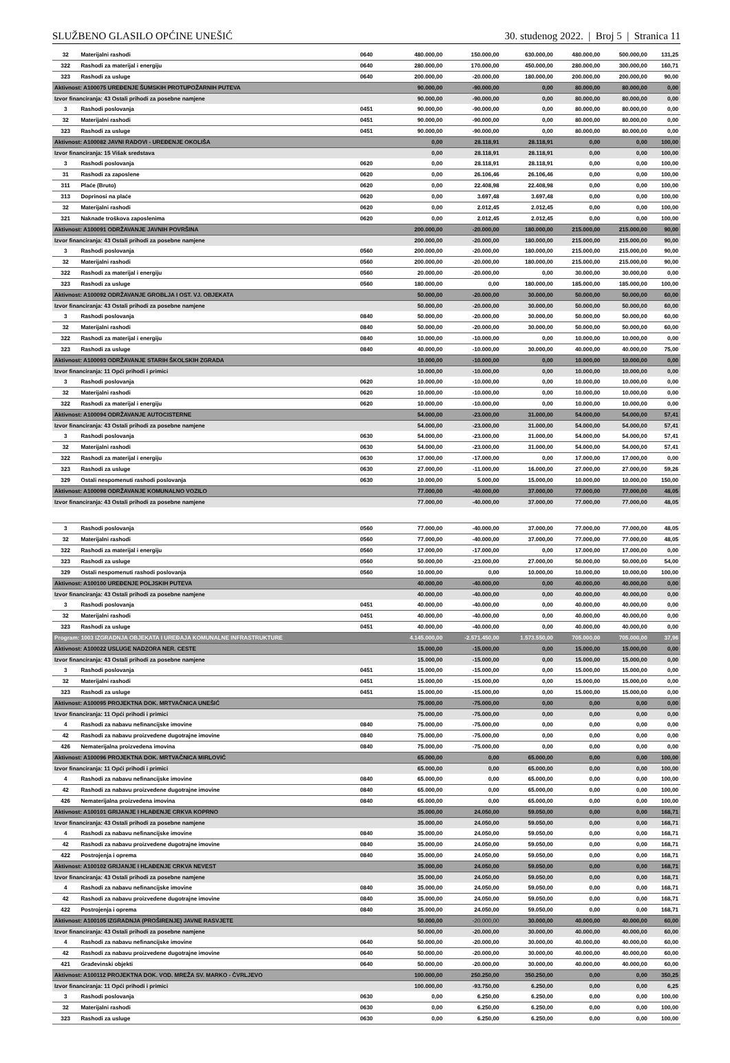SLUŽBENO GLASILO OPĆINE UNEŠIĆ 30. studenog 2022. | Broj 5 | Stranica 11
| 32 | Materijalni rashodi | 0640 | 480.000,00 | 150.000,00 | 630.000,00 | 480.000,00 | 500.000,00 | 131,25 |
| 322 | Rashodi za materijal i energiju | 0640 | 280.000,00 | 170.000,00 | 450.000,00 | 280.000,00 | 300.000,00 | 160,71 |
| 323 | Rashodi za usluge | 0640 | 200.000,00 | -20.000,00 | 180.000,00 | 200.000,00 | 200.000,00 | 90,00 |
| Aktivnost: A100075 UREĐENJE ŠUMSKIH PROTUPOŽARNIH PUTEVA | | | 90.000,00 | -90.000,00 | 0,00 | 80.000,00 | 80.000,00 | 0,00 |
| Izvor financiranja: 43 Ostali prihodi za posebne namjene | | | 90.000,00 | -90.000,00 | 0,00 | 80.000,00 | 80.000,00 | 0,00 |
| 3 | Rashodi poslovanja | 0451 | 90.000,00 | -90.000,00 | 0,00 | 80.000,00 | 80.000,00 | 0,00 |
| 32 | Materijalni rashodi | 0451 | 90.000,00 | -90.000,00 | 0,00 | 80.000,00 | 80.000,00 | 0,00 |
| 323 | Rashodi za usluge | 0451 | 90.000,00 | -90.000,00 | 0,00 | 80.000,00 | 80.000,00 | 0,00 |
| Aktivnost: A100082 JAVNI RADOVI - UREĐENJE OKOLIŠA | | | 0,00 | 28.118,91 | 28.118,91 | 0,00 | 0,00 | 100,00 |
| Izvor financiranja: 15 Višak sredstava | | | 0,00 | 28.118,91 | 28.118,91 | 0,00 | 0,00 | 100,00 |
| 3 | Rashodi poslovanja | 0620 | 0,00 | 28.118,91 | 28.118,91 | 0,00 | 0,00 | 100,00 |
| 31 | Rashodi za zaposlene | 0620 | 0,00 | 26.106,46 | 26.106,46 | 0,00 | 0,00 | 100,00 |
| 311 | Plaće (Bruto) | 0620 | 0,00 | 22.408,98 | 22.408,98 | 0,00 | 0,00 | 100,00 |
| 313 | Doprinosi na plaće | 0620 | 0,00 | 3.697,48 | 3.697,48 | 0,00 | 0,00 | 100,00 |
| 32 | Materijalni rashodi | 0620 | 0,00 | 2.012,45 | 2.012,45 | 0,00 | 0,00 | 100,00 |
| 321 | Naknade troškova zaposlenima | 0620 | 0,00 | 2.012,45 | 2.012,45 | 0,00 | 0,00 | 100,00 |
| Aktivnost: A100091 ODRŽAVANJE JAVNIH POVRŠINA | | | 200.000,00 | -20.000,00 | 180.000,00 | 215.000,00 | 215.000,00 | 90,00 |
| Izvor financiranja: 43 Ostali prihodi za posebne namjene | | | 200.000,00 | -20.000,00 | 180.000,00 | 215.000,00 | 215.000,00 | 90,00 |
| 3 | Rashodi poslovanja | 0560 | 200.000,00 | -20.000,00 | 180.000,00 | 215.000,00 | 215.000,00 | 90,00 |
| 32 | Materijalni rashodi | 0560 | 200.000,00 | -20.000,00 | 180.000,00 | 215.000,00 | 215.000,00 | 90,00 |
| 322 | Rashodi za materijal i energiju | 0560 | 20.000,00 | -20.000,00 | 0,00 | 30.000,00 | 30.000,00 | 0,00 |
| 323 | Rashodi za usluge | 0560 | 180.000,00 | 0,00 | 180.000,00 | 185.000,00 | 185.000,00 | 100,00 |
| Aktivnost: A100092 ODRŽAVANJE GROBLJA I OST. VJ. OBJEKATA | | | 50.000,00 | -20.000,00 | 30.000,00 | 50.000,00 | 50.000,00 | 60,00 |
| Izvor financiranja: 43 Ostali prihodi za posebne namjene | | | 50.000,00 | -20.000,00 | 30.000,00 | 50.000,00 | 50.000,00 | 60,00 |
| 3 | Rashodi poslovanja | 0840 | 50.000,00 | -20.000,00 | 30.000,00 | 50.000,00 | 50.000,00 | 60,00 |
| 32 | Materijalni rashodi | 0840 | 50.000,00 | -20.000,00 | 30.000,00 | 50.000,00 | 50.000,00 | 60,00 |
| 322 | Rashodi za materijal i energiju | 0840 | 10.000,00 | -10.000,00 | 0,00 | 10.000,00 | 10.000,00 | 0,00 |
| 323 | Rashodi za usluge | 0840 | 40.000,00 | -10.000,00 | 30.000,00 | 40.000,00 | 40.000,00 | 75,00 |
| Aktivnost: A100093 ODRŽAVANJE STARIH ŠKOLSKIH ZGRADA | | | 10.000,00 | -10.000,00 | 0,00 | 10.000,00 | 10.000,00 | 0,00 |
| Izvor financiranja: 11 Opći prihodi i primici | | | 10.000,00 | -10.000,00 | 0,00 | 10.000,00 | 10.000,00 | 0,00 |
| 3 | Rashodi poslovanja | 0620 | 10.000,00 | -10.000,00 | 0,00 | 10.000,00 | 10.000,00 | 0,00 |
| 32 | Materijalni rashodi | 0620 | 10.000,00 | -10.000,00 | 0,00 | 10.000,00 | 10.000,00 | 0,00 |
| 322 | Rashodi za materijal i energiju | 0620 | 10.000,00 | -10.000,00 | 0,00 | 10.000,00 | 10.000,00 | 0,00 |
| Aktivnost: A100094 ODRŽAVANJE AUTOCISTERNE | | | 54.000,00 | -23.000,00 | 31.000,00 | 54.000,00 | 54.000,00 | 57,41 |
| Izvor financiranja: 43 Ostali prihodi za posebne namjene | | | 54.000,00 | -23.000,00 | 31.000,00 | 54.000,00 | 54.000,00 | 57,41 |
| 3 | Rashodi poslovanja | 0630 | 54.000,00 | -23.000,00 | 31.000,00 | 54.000,00 | 54.000,00 | 57,41 |
| 32 | Materijalni rashodi | 0630 | 54.000,00 | -23.000,00 | 31.000,00 | 54.000,00 | 54.000,00 | 57,41 |
| 322 | Rashodi za materijal i energiju | 0630 | 17.000,00 | -17.000,00 | 0,00 | 17.000,00 | 17.000,00 | 0,00 |
| 323 | Rashodi za usluge | 0630 | 27.000,00 | -11.000,00 | 16.000,00 | 27.000,00 | 27.000,00 | 59,26 |
| 329 | Ostali nespomenuti rashodi poslovanja | 0630 | 10.000,00 | 5.000,00 | 15.000,00 | 10.000,00 | 10.000,00 | 150,00 |
| Aktivnost: A100098 ODRŽAVANJE KOMUNALNO VOZILO | | | 77.000,00 | -40.000,00 | 37.000,00 | 77.000,00 | 77.000,00 | 48,05 |
| Izvor financiranja: 43 Ostali prihodi za posebne namjene | | | 77.000,00 | -40.000,00 | 37.000,00 | 77.000,00 | 77.000,00 | 48,05 |
| 3 | Rashodi poslovanja | 0560 | 77.000,00 | -40.000,00 | 37.000,00 | 77.000,00 | 77.000,00 | 48,05 |
| 32 | Materijalni rashodi | 0560 | 77.000,00 | -40.000,00 | 37.000,00 | 77.000,00 | 77.000,00 | 48,05 |
| 322 | Rashodi za materijal i energiju | 0560 | 17.000,00 | -17.000,00 | 0,00 | 17.000,00 | 17.000,00 | 0,00 |
| 323 | Rashodi za usluge | 0560 | 50.000,00 | -23.000,00 | 27.000,00 | 50.000,00 | 50.000,00 | 54,00 |
| 329 | Ostali nespomenuti rashodi poslovanja | 0560 | 10.000,00 | 0,00 | 10.000,00 | 10.000,00 | 10.000,00 | 100,00 |
| Aktivnost: A100100 UREĐENJE POLJSKIH PUTEVA | | | 40.000,00 | -40.000,00 | 0,00 | 40.000,00 | 40.000,00 | 0,00 |
| Izvor financiranja: 43 Ostali prihodi za posebne namjene | | | 40.000,00 | -40.000,00 | 0,00 | 40.000,00 | 40.000,00 | 0,00 |
| 3 | Rashodi poslovanja | 0451 | 40.000,00 | -40.000,00 | 0,00 | 40.000,00 | 40.000,00 | 0,00 |
| 32 | Materijalni rashodi | 0451 | 40.000,00 | -40.000,00 | 0,00 | 40.000,00 | 40.000,00 | 0,00 |
| 323 | Rashodi za usluge | 0451 | 40.000,00 | -40.000,00 | 0,00 | 40.000,00 | 40.000,00 | 0,00 |
| Program: 1003 IZGRADNJA OBJEKATA I UREĐAJA KOMUNALNE INFRASTRUKTURE | | | 4.145.000,00 | -2.571.450,00 | 1.573.550,00 | 705.000,00 | 705.000,00 | 37,96 |
| Aktivnost: A100022 USLUGE NADZORA NER. CESTE | | | 15.000,00 | -15.000,00 | 0,00 | 15.000,00 | 15.000,00 | 0,00 |
| Izvor financiranja: 43 Ostali prihodi za posebne namjene | | | 15.000,00 | -15.000,00 | 0,00 | 15.000,00 | 15.000,00 | 0,00 |
| 3 | Rashodi poslovanja | 0451 | 15.000,00 | -15.000,00 | 0,00 | 15.000,00 | 15.000,00 | 0,00 |
| 32 | Materijalni rashodi | 0451 | 15.000,00 | -15.000,00 | 0,00 | 15.000,00 | 15.000,00 | 0,00 |
| 323 | Rashodi za usluge | 0451 | 15.000,00 | -15.000,00 | 0,00 | 15.000,00 | 15.000,00 | 0,00 |
| Aktivnost: A100095 PROJEKTNA DOK. MRTVAČNICA UNEŠIĆ | | | 75.000,00 | -75.000,00 | 0,00 | 0,00 | 0,00 | 0,00 |
| Izvor financiranja: 11 Opći prihodi i primici | | | 75.000,00 | -75.000,00 | 0,00 | 0,00 | 0,00 | 0,00 |
| 4 | Rashodi za nabavu nefinancijske imovine | 0840 | 75.000,00 | -75.000,00 | 0,00 | 0,00 | 0,00 | 0,00 |
| 42 | Rashodi za nabavu proizvedene dugotrajne imovine | 0840 | 75.000,00 | -75.000,00 | 0,00 | 0,00 | 0,00 | 0,00 |
| 426 | Nematerijalna proizvedena imovina | 0840 | 75.000,00 | -75.000,00 | 0,00 | 0,00 | 0,00 | 0,00 |
| Aktivnost: A100096 PROJEKTNA DOK. MRTVAČNICA MIRLOVIĆ | | | 65.000,00 | 0,00 | 65.000,00 | 0,00 | 0,00 | 100,00 |
| Izvor financiranja: 11 Opći prihodi i primici | | | 65.000,00 | 0,00 | 65.000,00 | 0,00 | 0,00 | 100,00 |
| 4 | Rashodi za nabavu nefinancijske imovine | 0840 | 65.000,00 | 0,00 | 65.000,00 | 0,00 | 0,00 | 100,00 |
| 42 | Rashodi za nabavu proizvedene dugotrajne imovine | 0840 | 65.000,00 | 0,00 | 65.000,00 | 0,00 | 0,00 | 100,00 |
| 426 | Nematerijalna proizvedena imovina | 0840 | 65.000,00 | 0,00 | 65.000,00 | 0,00 | 0,00 | 100,00 |
| Aktivnost: A100101 GRIJANJE I HLAĐENJE CRKVA KOPRNO | | | 35.000,00 | 24.050,00 | 59.050,00 | 0,00 | 0,00 | 168,71 |
| Izvor financiranja: 43 Ostali prihodi za posebne namjene | | | 35.000,00 | 24.050,00 | 59.050,00 | 0,00 | 0,00 | 168,71 |
| 4 | Rashodi za nabavu nefinancijske imovine | 0840 | 35.000,00 | 24.050,00 | 59.050,00 | 0,00 | 0,00 | 168,71 |
| 42 | Rashodi za nabavu proizvedene dugotrajne imovine | 0840 | 35.000,00 | 24.050,00 | 59.050,00 | 0,00 | 0,00 | 168,71 |
| 422 | Postrojenja i oprema | 0840 | 35.000,00 | 24.050,00 | 59.050,00 | 0,00 | 0,00 | 168,71 |
| Aktivnost: A100102 GRIJANJE I HLAĐENJE CRKVA NEVEST | | | 35.000,00 | 24.050,00 | 59.050,00 | 0,00 | 0,00 | 168,71 |
| Izvor financiranja: 43 Ostali prihodi za posebne namjene | | | 35.000,00 | 24.050,00 | 59.050,00 | 0,00 | 0,00 | 168,71 |
| 4 | Rashodi za nabavu nefinancijske imovine | 0840 | 35.000,00 | 24.050,00 | 59.050,00 | 0,00 | 0,00 | 168,71 |
| 42 | Rashodi za nabavu proizvedene dugotrajne imovine | 0840 | 35.000,00 | 24.050,00 | 59.050,00 | 0,00 | 0,00 | 168,71 |
| 422 | Postrojenja i oprema | 0840 | 35.000,00 | 24.050,00 | 59.050,00 | 0,00 | 0,00 | 168,71 |
| Aktivnost: A100105 IZGRADNJA (PROŠIRENJE) JAVNE RASVJETE | | | 50.000,00 | -20.000,00 | 30.000,00 | 40.000,00 | 40.000,00 | 60,00 |
| Izvor financiranja: 43 Ostali prihodi za posebne namjene | | | 50.000,00 | -20.000,00 | 30.000,00 | 40.000,00 | 40.000,00 | 60,00 |
| 4 | Rashodi za nabavu nefinancijske imovine | 0640 | 50.000,00 | -20.000,00 | 30.000,00 | 40.000,00 | 40.000,00 | 60,00 |
| 42 | Rashodi za nabavu proizvedene dugotrajne imovine | 0640 | 50.000,00 | -20.000,00 | 30.000,00 | 40.000,00 | 40.000,00 | 60,00 |
| 421 | Građevinski objekti | 0640 | 50.000,00 | -20.000,00 | 30.000,00 | 40.000,00 | 40.000,00 | 60,00 |
| Aktivnost: A100112 PROJEKTNA DOK. VOD. MREŽA SV. MARKO - ČVRLJEVO | | | 100.000,00 | 250.250,00 | 350.250,00 | 0,00 | 0,00 | 350,25 |
| Izvor financiranja: 11 Opći prihodi i primici | | | 100.000,00 | -93.750,00 | 6.250,00 | 0,00 | 0,00 | 6,25 |
| 3 | Rashodi poslovanja | 0630 | 0,00 | 6.250,00 | 6.250,00 | 0,00 | 0,00 | 100,00 |
| 32 | Materijalni rashodi | 0630 | 0,00 | 6.250,00 | 6.250,00 | 0,00 | 0,00 | 100,00 |
| 323 | Rashodi za usluge | 0630 | 0,00 | 6.250,00 | 6.250,00 | 0,00 | 0,00 | 100,00 |